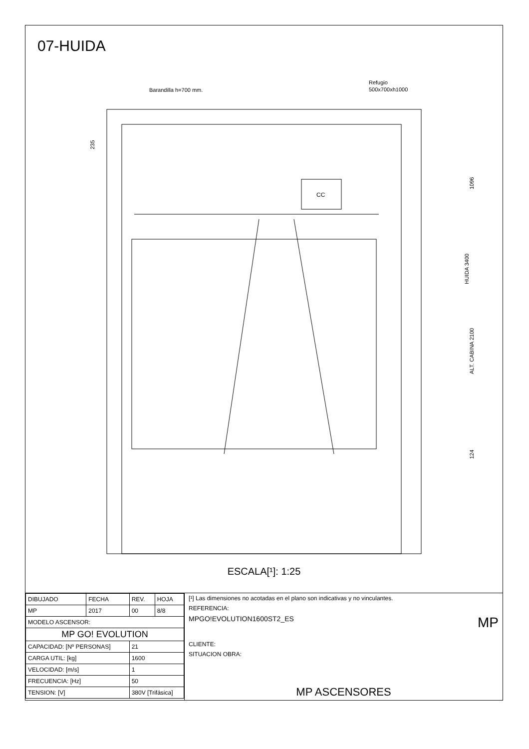07-HUIDA
Barandilla h=700 mm.
Refugio
500x700xh1000
CC
235
1096
ALT. CABINA 2100
HUIDA 3400
124
ESCALA[¹]: 1:25
| DIBUJADO | FECHA | REV. | HOJA |
| MP | 2017 | 00 | 8/8 |
| MODELO ASCENSOR: | | | |
| MP GO! EVOLUTION | | | |
| CAPACIDAD: [Nº PERSONAS] | | 21 | |
| CARGA UTIL: [kg] | | 1600 | |
| VELOCIDAD: [m/s] | | 1 | |
| FRECUENCIA: [Hz] | | 50 | |
| TENSION: [V] | | 380V [Trifásica] | |
[¹] Las dimensiones no acotadas en el plano son indicativas y no vinculantes.
REFERENCIA:
MPGO!EVOLUTION1600ST2_ES MP
CLIENTE:
SITUACION OBRA:
MP ASCENSORES